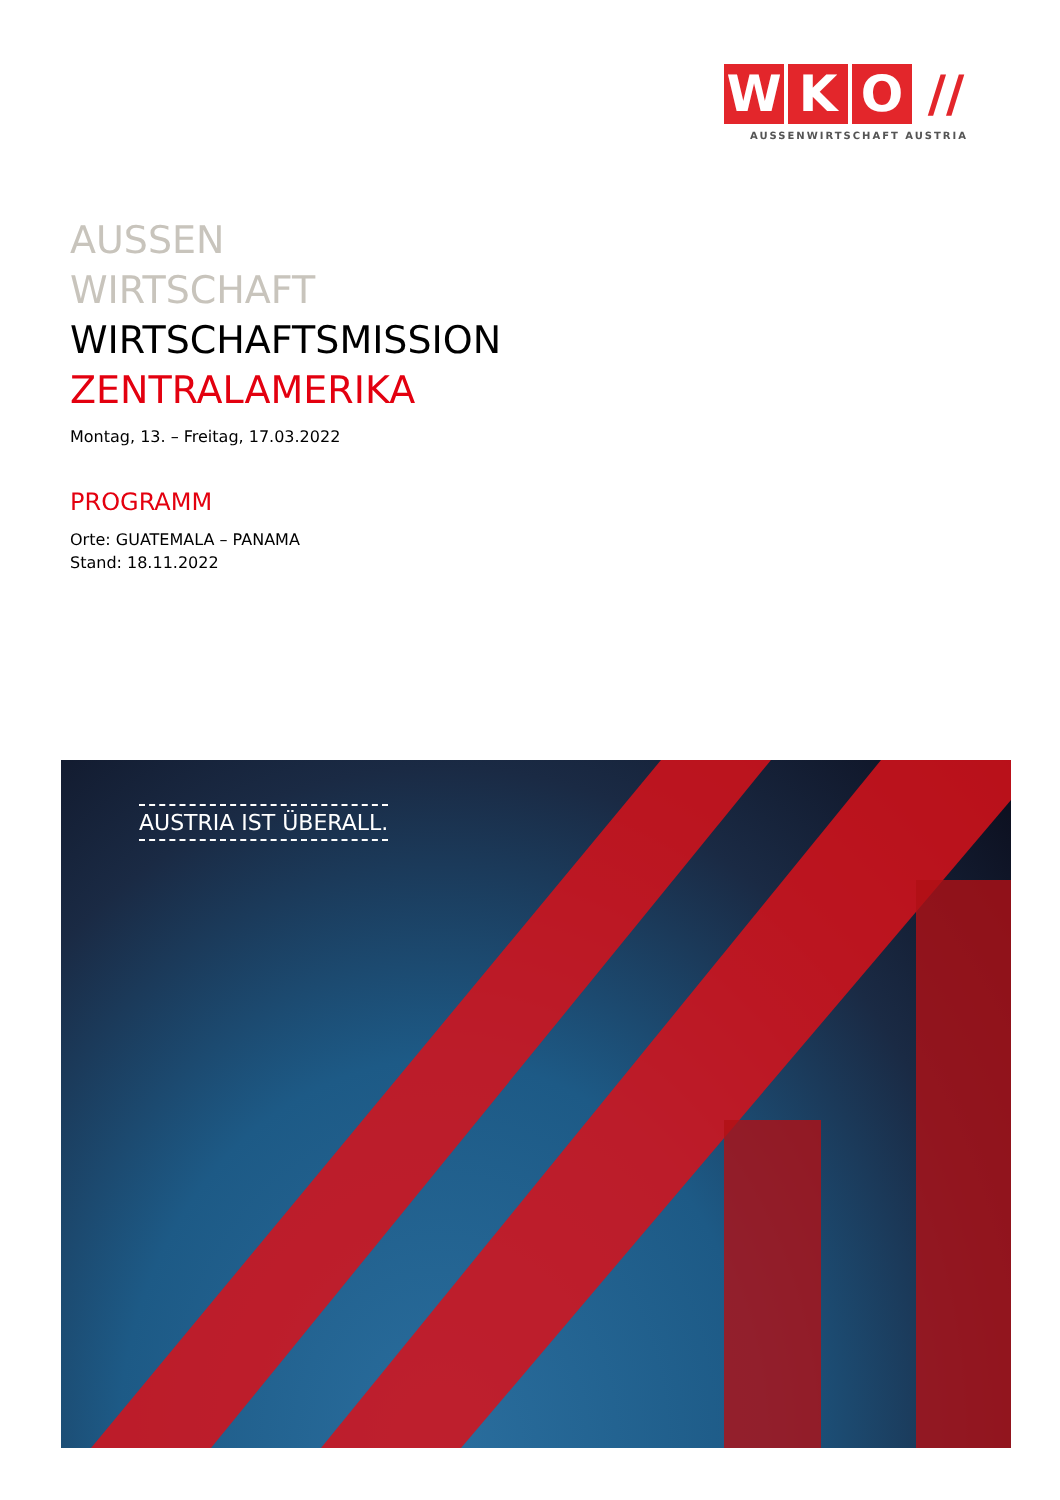W K O //
AUSSENWIRTSCHAFT AUSTRIA
AUSSEN
WIRTSCHAFT
WIRTSCHAFTSMISSION
ZENTRALAMERIKA
Montag, 13. – Freitag, 17.03.2022
PROGRAMM
Orte: GUATEMALA – PANAMA
Stand: 18.11.2022
AUSTRIA IST ÜBERALL.